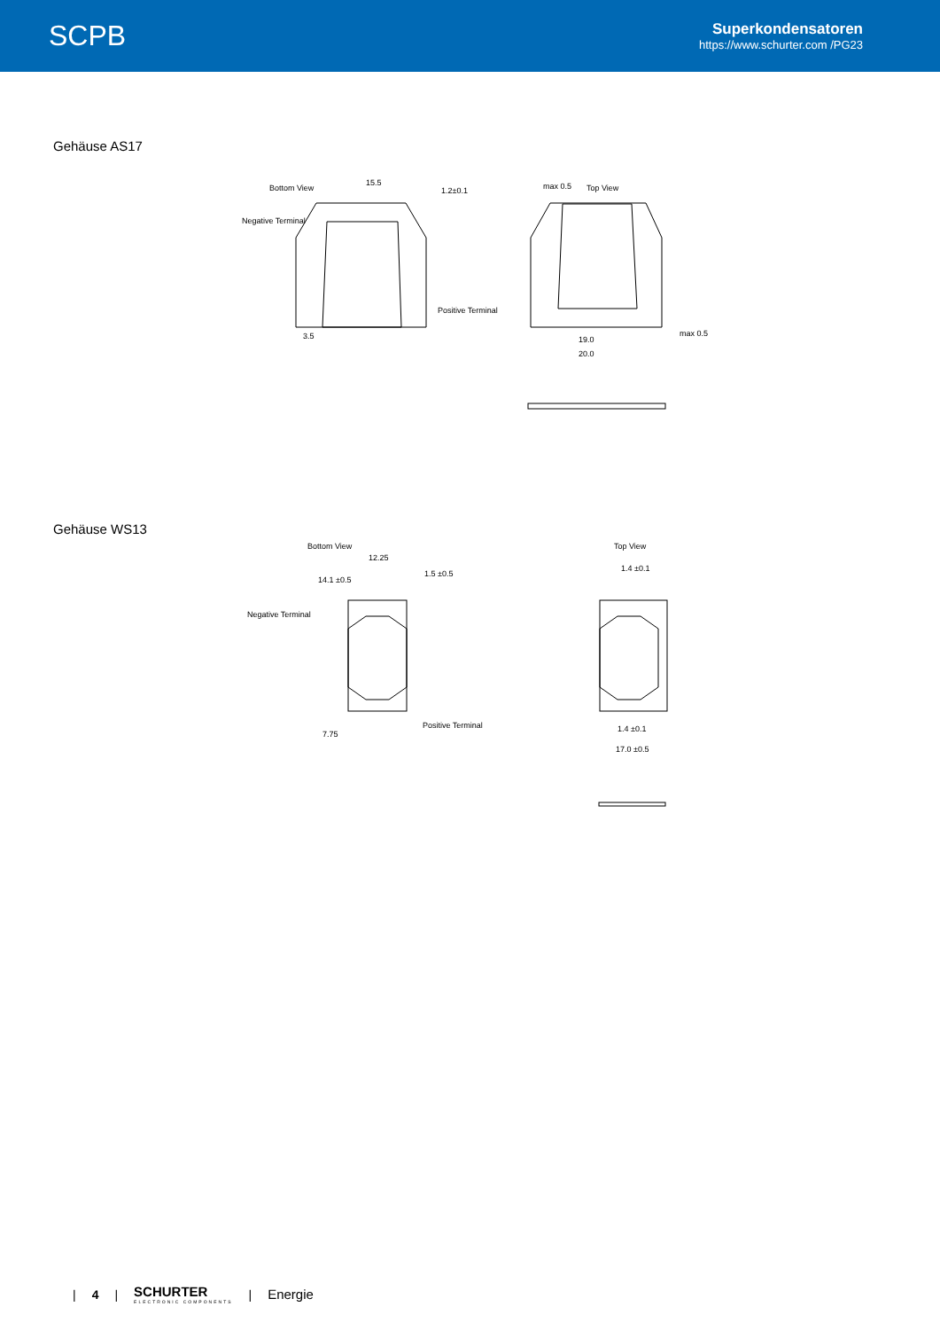SCPB
Superkondensatoren
https://www.schurter.com /PG23
Gehäuse AS17
Bottom View
15.5
1.2±0.1
Negative Terminal
Positive Terminal
3.5
max 0.5
Top View
19.0
20.0
max 0.5
Gehäuse WS13
Bottom View
12.25
14.1 ±0.5
1.5 ±0.5
Negative Terminal
Positive Terminal
7.75
Top View
1.4 ±0.1
1.4 ±0.1
17.0 ±0.5
| 4 |
SCHURTER
ELECTRONIC COMPONENTS
| Energie